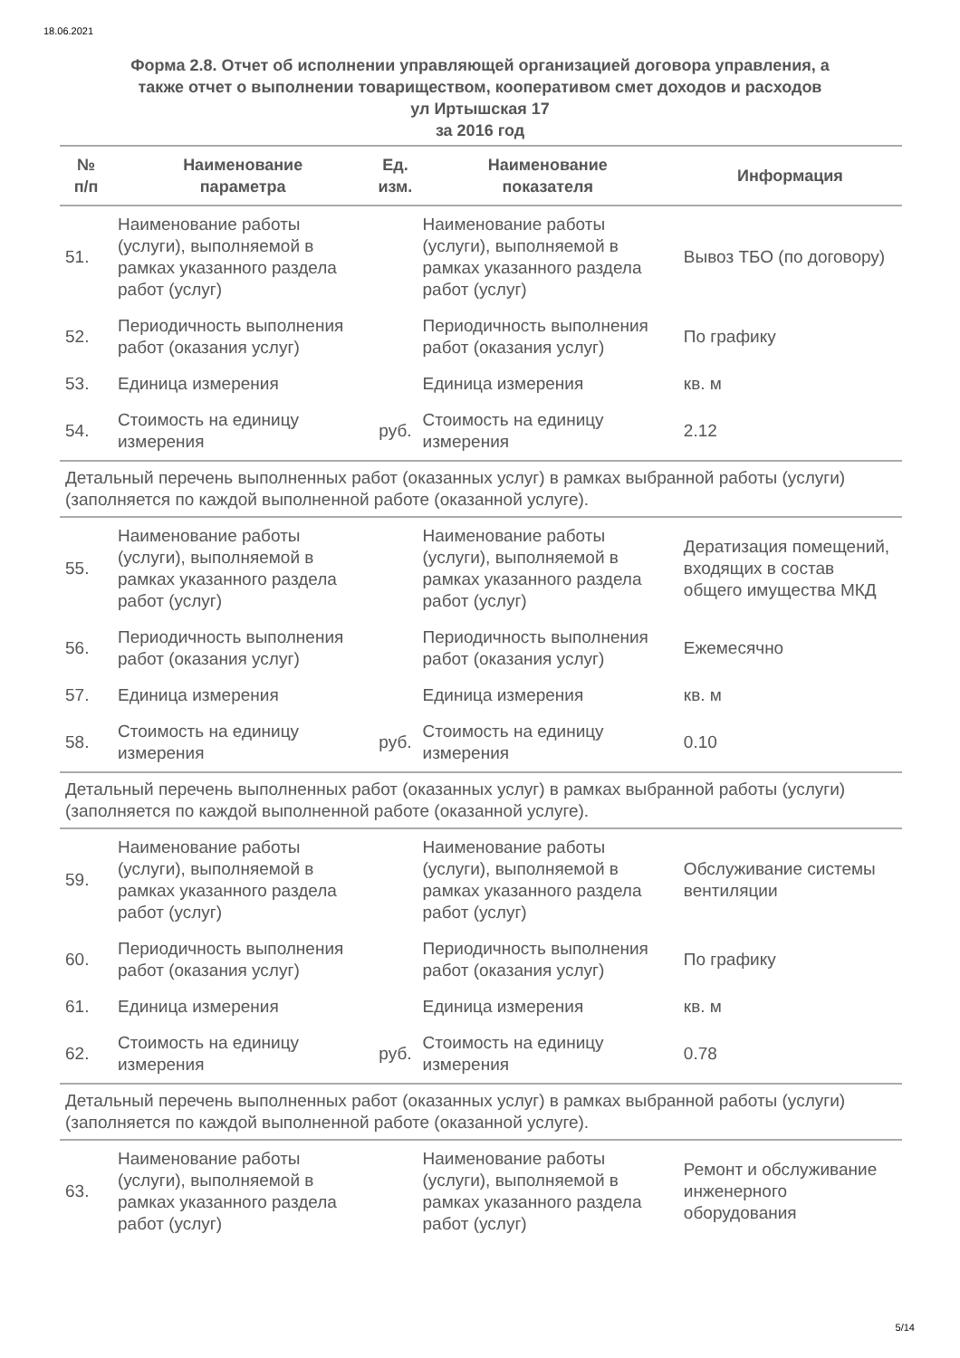18.06.2021
Форма 2.8. Отчет об исполнении управляющей организацией договора управления, а
также отчет о выполнении товариществом, кооперативом смет доходов и расходов
ул Иртышская 17
за 2016 год
| № п/п | Наименование параметра | Ед. изм. | Наименование показателя | Информация |
| --- | --- | --- | --- | --- |
| 51. | Наименование работы (услуги), выполняемой в рамках указанного раздела работ (услуг) | | Наименование работы (услуги), выполняемой в рамках указанного раздела работ (услуг) | Вывоз ТБО (по договору) |
| 52. | Периодичность выполнения работ (оказания услуг) | | Периодичность выполнения работ (оказания услуг) | По графику |
| 53. | Единица измерения | | Единица измерения | кв. м |
| 54. | Стоимость на единицу измерения | руб. | Стоимость на единицу измерения | 2.12 |
| Детальный перечень выполненных работ (оказанных услуг) в рамках выбранной работы (услуги) (заполняется по каждой выполненной работе (оказанной услуге). | | | | |
| 55. | Наименование работы (услуги), выполняемой в рамках указанного раздела работ (услуг) | | Наименование работы (услуги), выполняемой в рамках указанного раздела работ (услуг) | Дератизация помещений, входящих в состав общего имущества МКД |
| 56. | Периодичность выполнения работ (оказания услуг) | | Периодичность выполнения работ (оказания услуг) | Ежемесячно |
| 57. | Единица измерения | | Единица измерения | кв. м |
| 58. | Стоимость на единицу измерения | руб. | Стоимость на единицу измерения | 0.10 |
| Детальный перечень выполненных работ (оказанных услуг) в рамках выбранной работы (услуги) (заполняется по каждой выполненной работе (оказанной услуге). | | | | |
| 59. | Наименование работы (услуги), выполняемой в рамках указанного раздела работ (услуг) | | Наименование работы (услуги), выполняемой в рамках указанного раздела работ (услуг) | Обслуживание системы вентиляции |
| 60. | Периодичность выполнения работ (оказания услуг) | | Периодичность выполнения работ (оказания услуг) | По графику |
| 61. | Единица измерения | | Единица измерения | кв. м |
| 62. | Стоимость на единицу измерения | руб. | Стоимость на единицу измерения | 0.78 |
| Детальный перечень выполненных работ (оказанных услуг) в рамках выбранной работы (услуги) (заполняется по каждой выполненной работе (оказанной услуге). | | | | |
| 63. | Наименование работы (услуги), выполняемой в рамках указанного раздела работ (услуг) | | Наименование работы (услуги), выполняемой в рамках указанного раздела работ (услуг) | Ремонт и обслуживание инженерного оборудования |
5/14